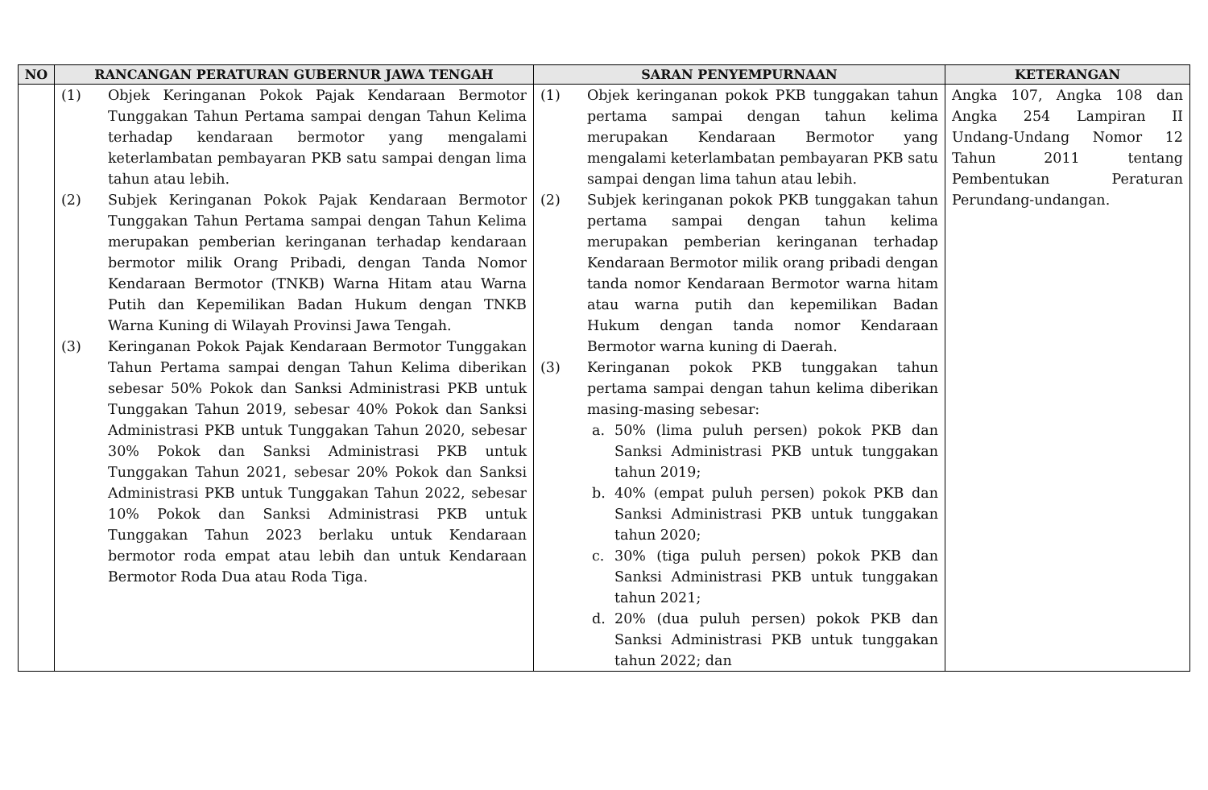| NO | RANCANGAN PERATURAN GUBERNUR JAWA TENGAH | SARAN PENYEMPURNAAN | KETERANGAN |
| --- | --- | --- | --- |
| | (1) Objek Keringanan Pokok Pajak Kendaraan Bermotor Tunggakan Tahun Pertama sampai dengan Tahun Kelima terhadap kendaraan bermotor yang mengalami keterlambatan pembayaran PKB satu sampai dengan lima tahun atau lebih. (2) Subjek Keringanan Pokok Pajak Kendaraan Bermotor Tunggakan Tahun Pertama sampai dengan Tahun Kelima merupakan pemberian keringanan terhadap kendaraan bermotor milik Orang Pribadi, dengan Tanda Nomor Kendaraan Bermotor (TNKB) Warna Hitam atau Warna Putih dan Kepemilikan Badan Hukum dengan TNKB Warna Kuning di Wilayah Provinsi Jawa Tengah. (3) Keringanan Pokok Pajak Kendaraan Bermotor Tunggakan Tahun Pertama sampai dengan Tahun Kelima diberikan sebesar 50% Pokok dan Sanksi Administrasi PKB untuk Tunggakan Tahun 2019, sebesar 40% Pokok dan Sanksi Administrasi PKB untuk Tunggakan Tahun 2020, sebesar 30% Pokok dan Sanksi Administrasi PKB untuk Tunggakan Tahun 2021, sebesar 20% Pokok dan Sanksi Administrasi PKB untuk Tunggakan Tahun 2022, sebesar 10% Pokok dan Sanksi Administrasi PKB untuk Tunggakan Tahun 2023 berlaku untuk Kendaraan bermotor roda empat atau lebih dan untuk Kendaraan Bermotor Roda Dua atau Roda Tiga. | (1) Objek keringanan pokok PKB tunggakan tahun pertama sampai dengan tahun kelima merupakan Kendaraan Bermotor yang mengalami keterlambatan pembayaran PKB satu sampai dengan lima tahun atau lebih. (2) Subjek keringanan pokok PKB tunggakan tahun pertama sampai dengan tahun kelima merupakan pemberian keringanan terhadap Kendaraan Bermotor milik orang pribadi dengan tanda nomor Kendaraan Bermotor warna hitam atau warna putih dan kepemilikan Badan Hukum dengan tanda nomor Kendaraan Bermotor warna kuning di Daerah. (3) Keringanan pokok PKB tunggakan tahun pertama sampai dengan tahun kelima diberikan masing-masing sebesar: a. 50% (lima puluh persen) pokok PKB dan Sanksi Administrasi PKB untuk tunggakan tahun 2019; b. 40% (empat puluh persen) pokok PKB dan Sanksi Administrasi PKB untuk tunggakan tahun 2020; c. 30% (tiga puluh persen) pokok PKB dan Sanksi Administrasi PKB untuk tunggakan tahun 2021; d. 20% (dua puluh persen) pokok PKB dan Sanksi Administrasi PKB untuk tunggakan tahun 2022; dan | Angka 107, Angka 108 dan Angka 254 Lampiran II Undang-Undang Nomor 12 Tahun 2011 tentang Pembentukan Peraturan Perundang-undangan. |